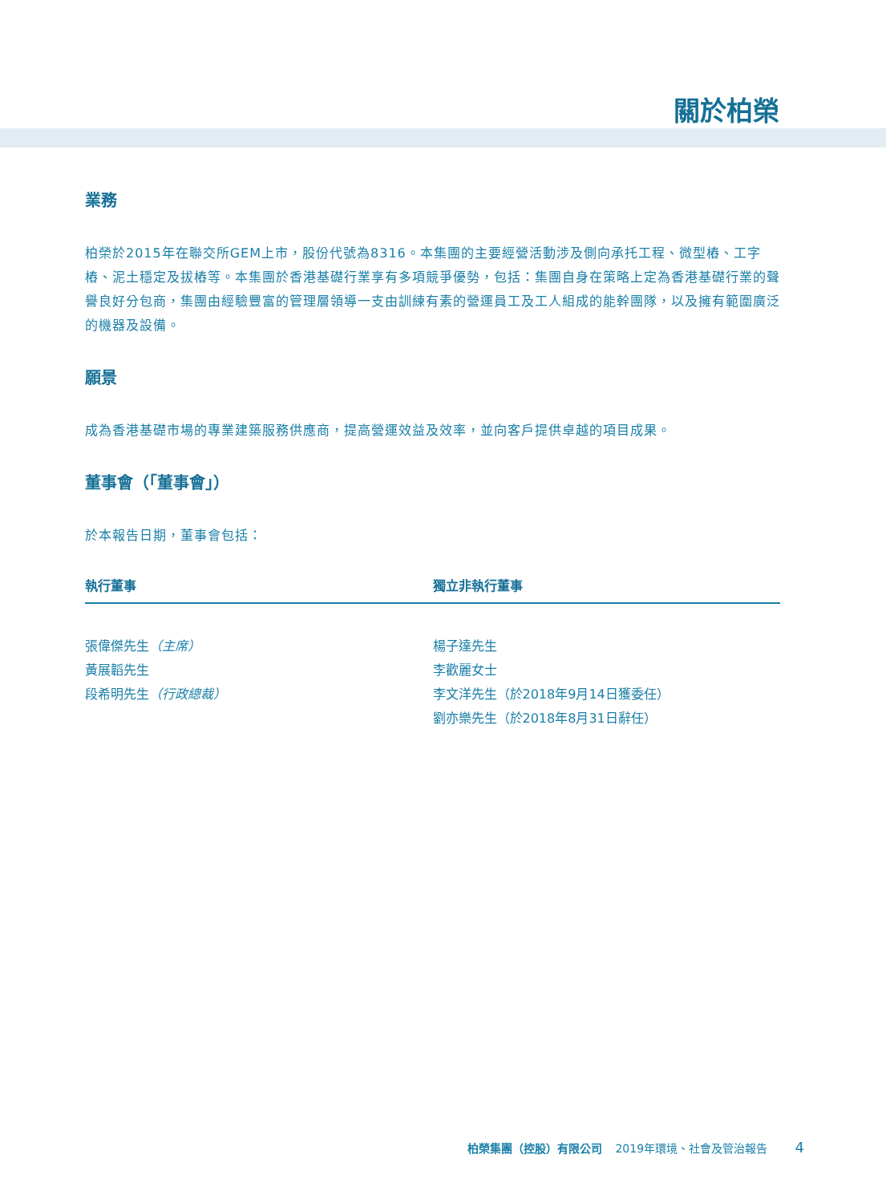關於柏榮
業務
柏榮於2015年在聯交所GEM上市，股份代號為8316。本集團的主要經營活動涉及側向承托工程、微型樁、工字樁、泥土穩定及拔樁等。本集團於香港基礎行業享有多項競爭優勢，包括：集團自身在策略上定為香港基礎行業的聲譽良好分包商，集團由經驗豐富的管理層領導一支由訓練有素的營運員工及工人組成的能幹團隊，以及擁有範圍廣泛的機器及設備。
願景
成為香港基礎市場的專業建築服務供應商，提高營運效益及效率，並向客戶提供卓越的項目成果。
董事會（「董事會」）
於本報告日期，董事會包括：
| 執行董事 | 獨立非執行董事 |
| --- | --- |
| 張偉傑先生 （主席） | 楊子達先生 |
| 黃展韜先生 | 李歡麗女士 |
| 段希明先生 （行政總裁） | 李文洋先生（於2018年9月14日獲委任） |
| | 劉亦樂先生（於2018年8月31日辭任） |
柏榮集團（控股）有限公司 2019年環境、社會及管治報告 4